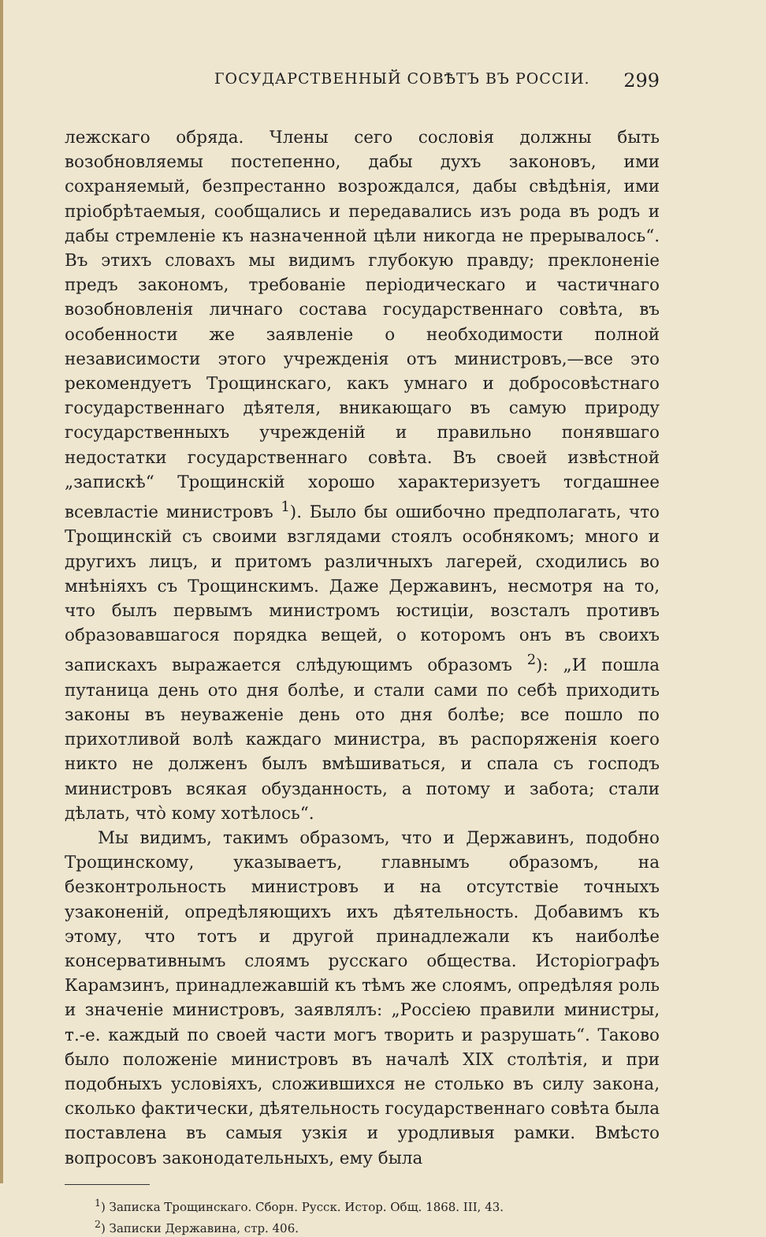ГОСУДАРСТВЕННЫЙ СОВѢТЪ ВЪ РОССIИ. 299
лежскаго обряда. Члены сего сословія должны быть возобновляемы постепенно, дабы духъ законовъ, ими сохраняемый, безпрестанно возрождался, дабы свѣдѣнія, ими пріобрѣтаемыя, сообщались и передавались изъ рода въ родъ и дабы стремленіе къ назначенной цѣли никогда не прерывалось“. Въ этихъ словахъ мы видимъ глубокую правду; преклоненіе предъ закономъ, требованіе періодическаго и частичнаго возобновленія личнаго состава государственнаго совѣта, въ особенности же заявленіе о необходимости полной независимости этого учрежденія отъ министровъ,—все это рекомендуетъ Трощинскаго, какъ умнаго и добросовѣстнаго государственнаго дѣятеля, вникающаго въ самую природу государственныхъ учрежденій и правильно понявшаго недостатки государственнаго совѣта. Въ своей извѣстной „запискѣ“ Трощинскій хорошо характеризуетъ тогдашнее всевластіе министровъ <sup>1</sup>). Было бы ошибочно предполагать, что Трощинскій съ своими взглядами стоялъ особнякомъ; много и другихъ лицъ, и притомъ различныхъ лагерей, сходились во мнѣніяхъ съ Трощинскимъ. Даже Державинъ, несмотря на то, что былъ первымъ министромъ юстиціи, возсталъ противъ образовавшагося порядка вещей, о которомъ онъ въ своихъ запискахъ выражается слѣдующимъ образомъ <sup>2</sup>): „И пошла путаница день ото дня болѣе, и стали сами по себѣ приходить законы въ неуваженіе день ото дня болѣе; все пошло по прихотливой волѣ каждаго министра, въ распоряженія коего никто не долженъ былъ вмѣшиваться, и спала съ господъ министровъ всякая обузданность, а потому и забота; стали дѣлать, что̀ кому хотѣлось“.
Мы видимъ, такимъ образомъ, что и Державинъ, подобно Трощинскому, указываетъ, главнымъ образомъ, на безконтрольность министровъ и на отсутствіе точныхъ узаконеній, опредѣляющихъ ихъ дѣятельность. Добавимъ къ этому, что тотъ и другой принадлежали къ наиболѣе консервативнымъ слоямъ русскаго общества. Исторіографъ Карамзинъ, принадлежавшій къ тѣмъ же слоямъ, опредѣляя роль и значеніе министровъ, заявлялъ: „Россіею правили министры, т.-е. каждый по своей части могъ творить и разрушать“. Таково было положеніе министровъ въ началѣ XIX столѣтія, и при подобныхъ условіяхъ, сложившихся не столько въ силу закона, сколько фактически, дѣятельность государственнаго совѣта была поставлена въ самыя узкія и уродливыя рамки. Вмѣсто вопросовъ законодательныхъ, ему была
<sup>1</sup>) Записка Трощинскаго. Сборн. Русск. Истор. Общ. 1868. III, 43.
<sup>2</sup>) Записки Державина, стр. 406.